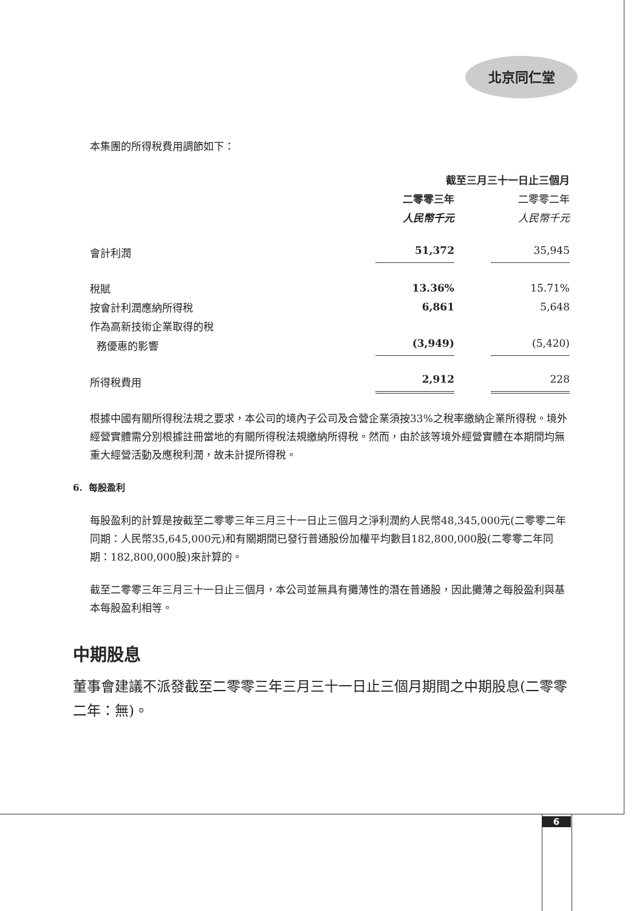北京同仁堂
本集團的所得稅費用調節如下：
| | 截至三月三十一日止三個月 | | |
| | 二零零三年 | | 二零零二年 |
| | 人民幣千元 | | 人民幣千元 |
| 會計利潤 | 51,372 | | 35,945 |
| 稅賦 | 13.36% | | 15.71% |
| 按會計利潤應納所得稅 | 6,861 | | 5,648 |
| 作為高新技術企業取得的稅 | | | |
| 務優惠的影響 | (3,949) | | (5,420) |
| 所得稅費用 | 2,912 | | 228 |
根據中國有關所得稅法規之要求，本公司的境內子公司及合營企業須按33%之稅率繳納企業所得稅。境外經營實體需分別根據註冊當地的有關所得稅法規繳納所得稅。然而，由於該等境外經營實體在本期間均無重大經營活動及應稅利潤，故未計提所得稅。
6. 每股盈利
每股盈利的計算是按截至二零零三年三月三十一日止三個月之淨利潤約人民幣48,345,000元(二零零二年同期：人民幣35,645,000元)和有關期間已發行普通股份加權平均數目182,800,000股(二零零二年同期：182,800,000股)來計算的。
截至二零零三年三月三十一日止三個月，本公司並無具有攤薄性的潛在普通股，因此攤薄之每股盈利與基本每股盈利相等。
中期股息
董事會建議不派發截至二零零三年三月三十一日止三個月期間之中期股息(二零零二年：無)。
6